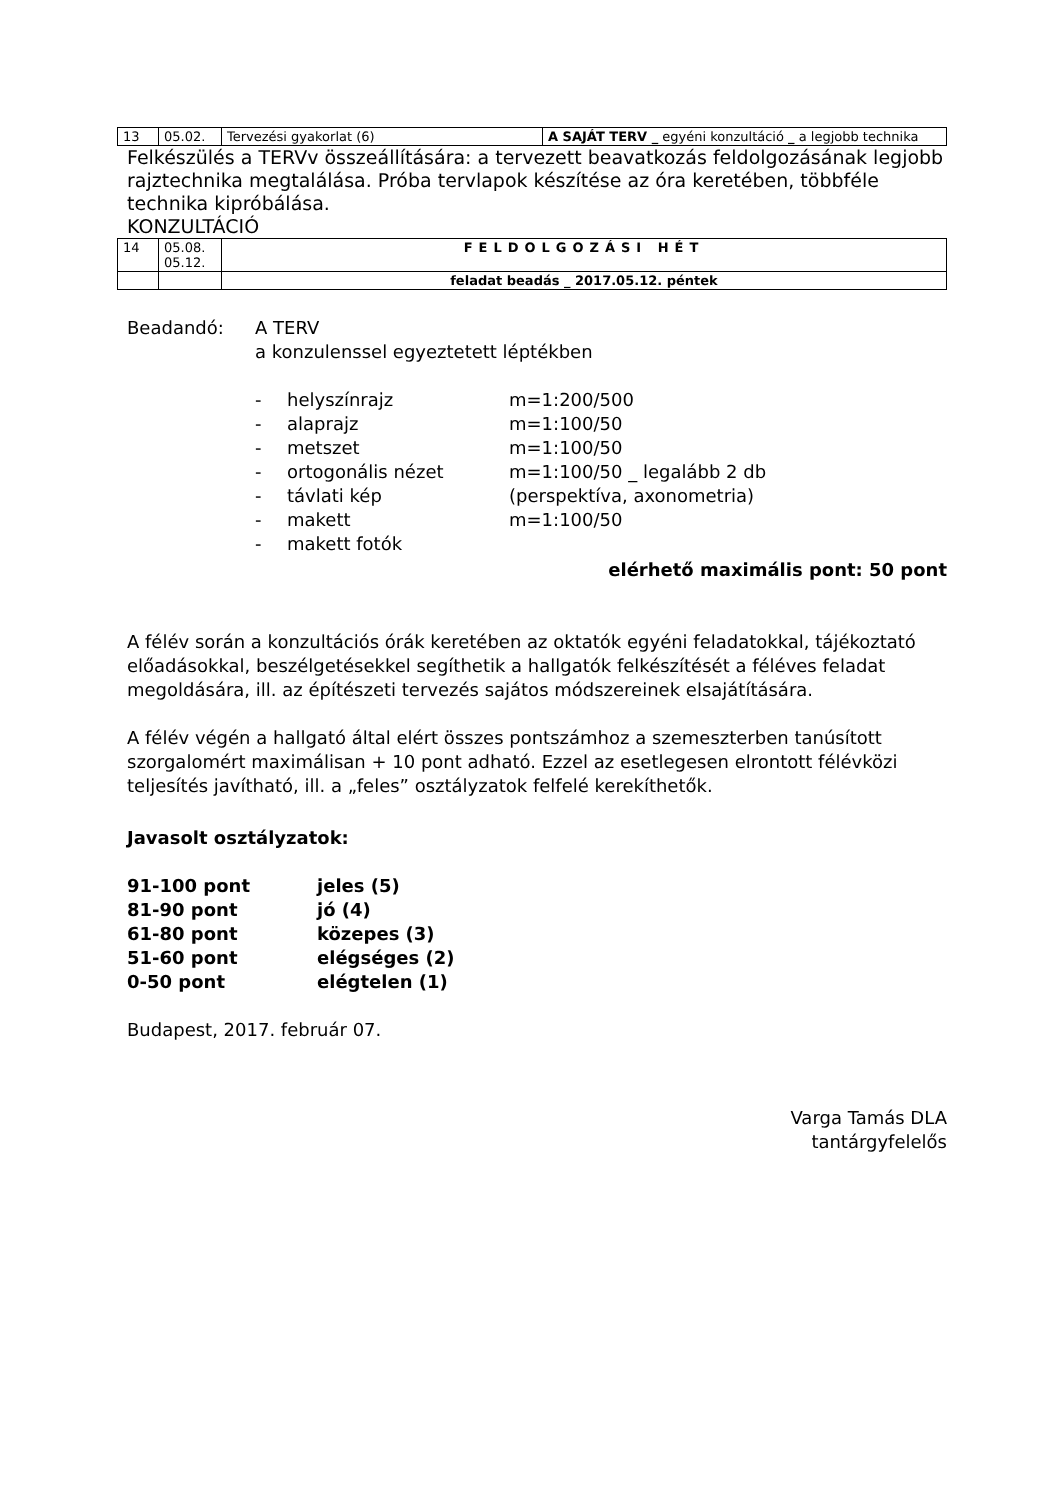| 13 | 05.02. | Tervezési gyakorlat (6) | A SAJÁT TERV _ egyéni konzultáció _ a legjobb technika |
Felkészülés a TERVv összeállítására: a tervezett beavatkozás feldolgozásának legjobb rajztechnika megtalálása. Próba tervlapok készítése az óra keretében, többféle technika kipróbálása.
KONZULTÁCIÓ
| 14 | 05.08. 05.12. | FELDOLGOZÁSI HÉT |
| | | feladat beadás _ 2017.05.12. péntek |
Beadandó: A TERV
a konzulenssel egyeztetett léptékben
- helyszínrajz m=1:200/500
- alaprajz m=1:100/50
- metszet m=1:100/50
- ortogonális nézet m=1:100/50 _ legalább 2 db
- távlati kép (perspektíva, axonometria)
- makett m=1:100/50
- makett fotók
elérhető maximális pont: 50 pont
A félév során a konzultációs órák keretében az oktatók egyéni feladatokkal, tájékoztató előadásokkal, beszélgetésekkel segíthetik a hallgatók felkészítését a féléves feladat megoldására, ill. az építészeti tervezés sajátos módszereinek elsajátítására.
A félév végén a hallgató által elért összes pontszámhoz a szemeszterben tanúsított szorgalomért maximálisan + 10 pont adható. Ezzel az esetlegesen elrontott félévközi teljesítés javítható, ill. a „feles” osztályzatok felfelé kerekíthetők.
Javasolt osztályzatok:
91-100 pont jeles (5)
81-90 pont jó (4)
61-80 pont közepes (3)
51-60 pont elégséges (2)
0-50 pont elégtelen (1)
Budapest, 2017. február 07.
Varga Tamás DLA
tantárgyfelelős